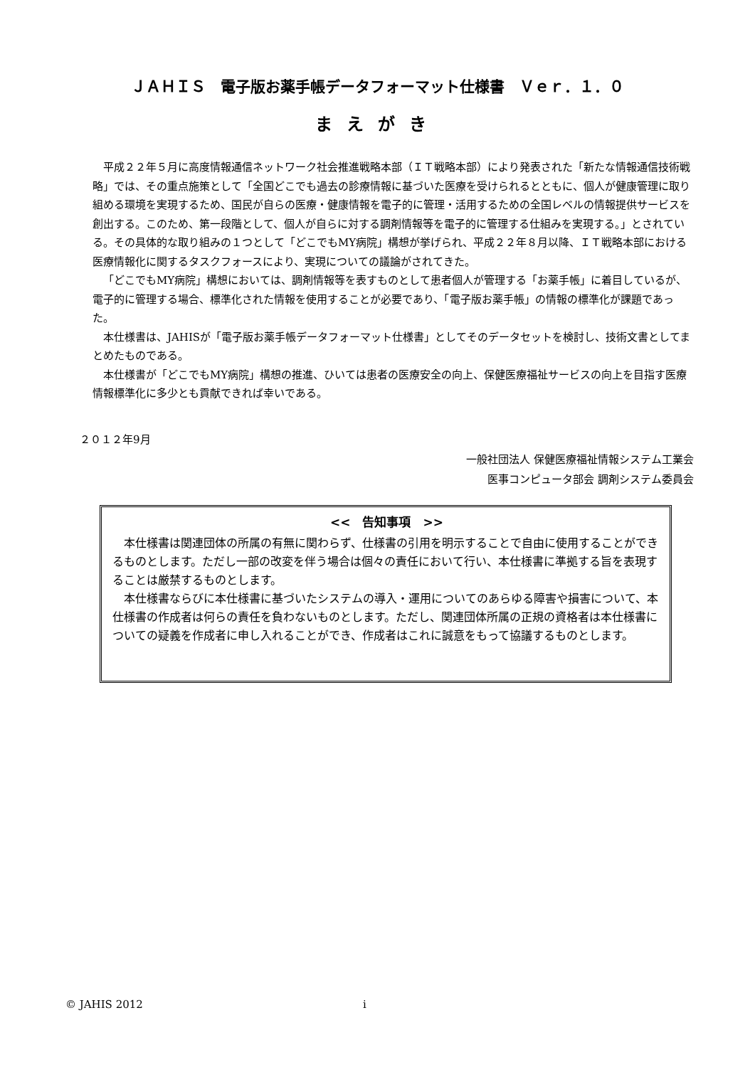ＪＡＨＩＳ　電子版お薬手帳データフォーマット仕様書　Ｖｅｒ．１．０
まえがき
平成２２年５月に高度情報通信ネットワーク社会推進戦略本部（ＩＴ戦略本部）により発表された「新たな情報通信技術戦略」では、その重点施策として「全国どこでも過去の診療情報に基づいた医療を受けられるとともに、個人が健康管理に取り組める環境を実現するため、国民が自らの医療・健康情報を電子的に管理・活用するための全国レベルの情報提供サービスを創出する。このため、第一段階として、個人が自らに対する調剤情報等を電子的に管理する仕組みを実現する。」とされている。その具体的な取り組みの１つとして「どこでもMY病院」構想が挙げられ、平成２２年８月以降、ＩＴ戦略本部における医療情報化に関するタスクフォースにより、実現についての議論がされてきた。
「どこでもMY病院」構想においては、調剤情報等を表すものとして患者個人が管理する「お薬手帳」に着目しているが、電子的に管理する場合、標準化された情報を使用することが必要であり、「電子版お薬手帳」の情報の標準化が課題であった。
本仕様書は、JAHISが「電子版お薬手帳データフォーマット仕様書」としてそのデータセットを検討し、技術文書としてまとめたものである。
本仕様書が「どこでもMY病院」構想の推進、ひいては患者の医療安全の向上、保健医療福祉サービスの向上を目指す医療情報標準化に多少とも貢献できれば幸いである。
２０１２年9月
一般社団法人 保健医療福祉情報システム工業会
医事コンピュータ部会 調剤システム委員会
<<　告知事項　>>
本仕様書は関連団体の所属の有無に関わらず、仕様書の引用を明示することで自由に使用することができるものとします。ただし一部の改変を伴う場合は個々の責任において行い、本仕様書に準拠する旨を表現することは厳禁するものとします。
本仕様書ならびに本仕様書に基づいたシステムの導入・運用についてのあらゆる障害や損害について、本仕様書の作成者は何らの責任を負わないものとします。ただし、関連団体所属の正規の資格者は本仕様書についての疑義を作成者に申し入れることができ、作成者はこれに誠意をもって協議するものとします。
© JAHIS 2012 i